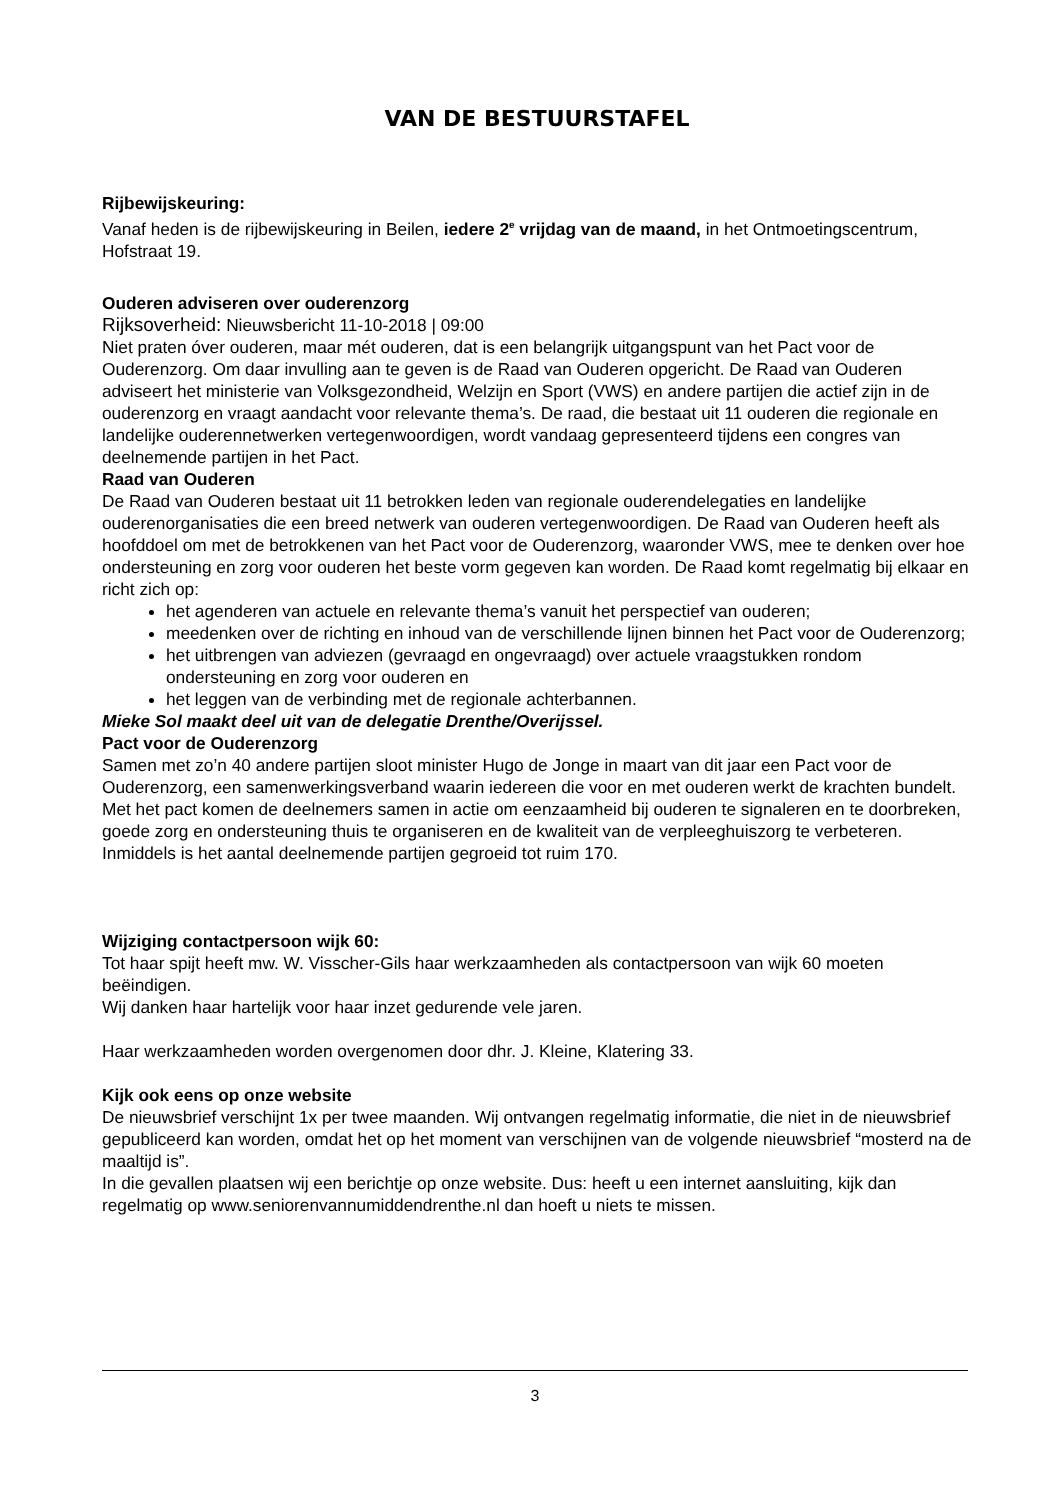VAN DE BESTUURSTAFEL
Rijbewijskeuring:
Vanaf heden is de rijbewijskeuring in Beilen, iedere 2<sup>e</sup> vrijdag van de maand, in het Ontmoetingscentrum, Hofstraat 19.
Ouderen adviseren over ouderenzorg
Rijksoverheid: Nieuwsbericht 11-10-2018 | 09:00
Niet praten óver ouderen, maar mét ouderen, dat is een belangrijk uitgangspunt van het Pact voor de Ouderenzorg. Om daar invulling aan te geven is de Raad van Ouderen opgericht. De Raad van Ouderen adviseert het ministerie van Volksgezondheid, Welzijn en Sport (VWS) en andere partijen die actief zijn in de ouderenzorg en vraagt aandacht voor relevante thema’s. De raad, die bestaat uit 11 ouderen die regionale en landelijke ouderennetwerken vertegenwoordigen, wordt vandaag gepresenteerd tijdens een congres van deelnemende partijen in het Pact.
Raad van Ouderen
De Raad van Ouderen bestaat uit 11 betrokken leden van regionale ouderendelegaties en landelijke ouderenorganisaties die een breed netwerk van ouderen vertegenwoordigen. De Raad van Ouderen heeft als hoofddoel om met de betrokkenen van het Pact voor de Ouderenzorg, waaronder VWS, mee te denken over hoe ondersteuning en zorg voor ouderen het beste vorm gegeven kan worden. De Raad komt regelmatig bij elkaar en richt zich op:
het agenderen van actuele en relevante thema’s vanuit het perspectief van ouderen;
meedenken over de richting en inhoud van de verschillende lijnen binnen het Pact voor de Ouderenzorg;
het uitbrengen van adviezen (gevraagd en ongevraagd) over actuele vraagstukken rondom ondersteuning en zorg voor ouderen en
het leggen van de verbinding met de regionale achterbannen.
Mieke Sol maakt deel uit van de delegatie Drenthe/Overijssel.
Pact voor de Ouderenzorg
Samen met zo’n 40 andere partijen sloot minister Hugo de Jonge in maart van dit jaar een Pact voor de Ouderenzorg, een samenwerkingsverband waarin iedereen die voor en met ouderen werkt de krachten bundelt. Met het pact komen de deelnemers samen in actie om eenzaamheid bij ouderen te signaleren en te doorbreken, goede zorg en ondersteuning thuis te organiseren en de kwaliteit van de verpleeghuiszorg te verbeteren. Inmiddels is het aantal deelnemende partijen gegroeid tot ruim 170.
Wijziging contactpersoon wijk 60:
Tot haar spijt heeft mw. W. Visscher-Gils haar werkzaamheden als contactpersoon van wijk 60 moeten beëindigen.
Wij danken haar hartelijk voor haar inzet gedurende vele jaren.
Haar werkzaamheden worden overgenomen door dhr. J. Kleine, Klatering 33.
Kijk ook eens op onze website
De nieuwsbrief verschijnt 1x per twee maanden. Wij ontvangen regelmatig informatie, die niet in de nieuwsbrief gepubliceerd kan worden, omdat het op het moment van verschijnen van de volgende nieuwsbrief “mosterd na de maaltijd is”.
In die gevallen plaatsen wij een berichtje op onze website. Dus: heeft u een internet aansluiting, kijk dan regelmatig op www.seniorenvannumiddendrenthe.nl dan hoeft u niets te missen.
3